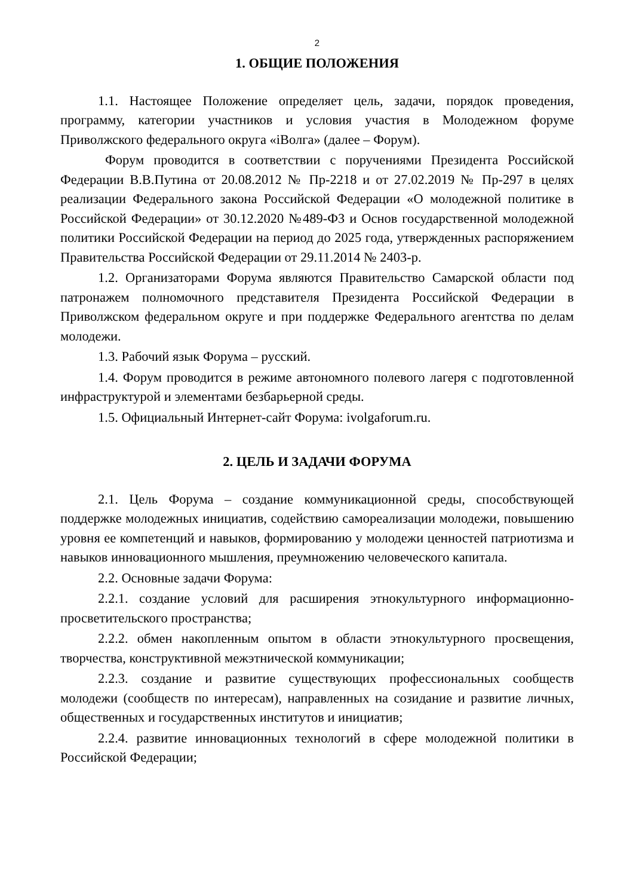2
1. ОБЩИЕ ПОЛОЖЕНИЯ
1.1. Настоящее Положение определяет цель, задачи, порядок проведения, программу, категории участников и условия участия в Молодежном форуме Приволжского федерального округа «iВолга» (далее – Форум).
Форум проводится в соответствии с поручениями Президента Российской Федерации В.В.Путина от 20.08.2012 № Пр-2218 и от 27.02.2019 № Пр-297 в целях реализации Федерального закона Российской Федерации «О молодежной политике в Российской Федерации» от 30.12.2020 №489-ФЗ и Основ государственной молодежной политики Российской Федерации на период до 2025 года, утвержденных распоряжением Правительства Российской Федерации от 29.11.2014 № 2403-р.
1.2. Организаторами Форума являются Правительство Самарской области под патронажем полномочного представителя Президента Российской Федерации в Приволжском федеральном округе и при поддержке Федерального агентства по делам молодежи.
1.3. Рабочий язык Форума – русский.
1.4. Форум проводится в режиме автономного полевого лагеря с подготовленной инфраструктурой и элементами безбарьерной среды.
1.5. Официальный Интернет-сайт Форума: ivolgaforum.ru.
2. ЦЕЛЬ И ЗАДАЧИ ФОРУМА
2.1. Цель Форума – создание коммуникационной среды, способствующей поддержке молодежных инициатив, содействию самореализации молодежи, повышению уровня ее компетенций и навыков, формированию у молодежи ценностей патриотизма и навыков инновационного мышления, преумножению человеческого капитала.
2.2. Основные задачи Форума:
2.2.1. создание условий для расширения этнокультурного информационно-просветительского пространства;
2.2.2. обмен накопленным опытом в области этнокультурного просвещения, творчества, конструктивной межэтнической коммуникации;
2.2.3. создание и развитие существующих профессиональных сообществ молодежи (сообществ по интересам), направленных на созидание и развитие личных, общественных и государственных институтов и инициатив;
2.2.4. развитие инновационных технологий в сфере молодежной политики в Российской Федерации;